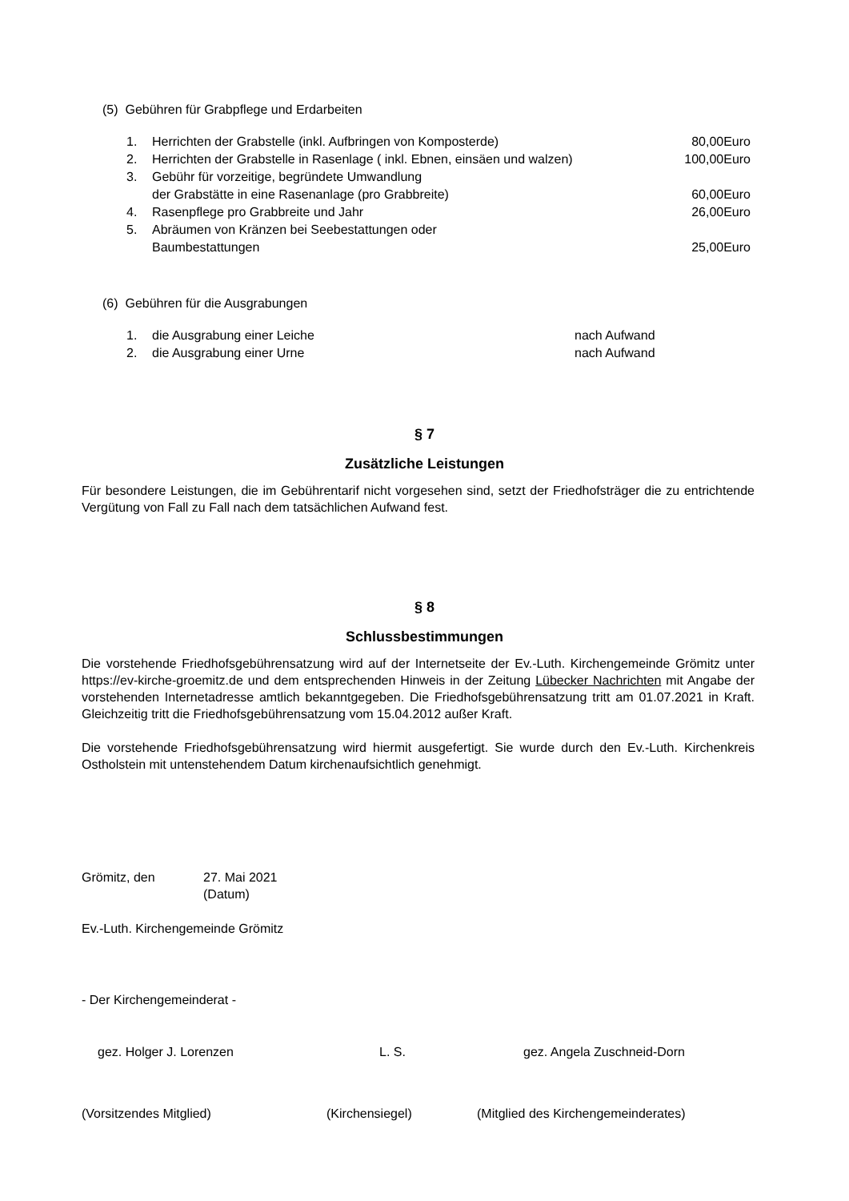(5) Gebühren für Grabpflege und Erdarbeiten
1. Herrichten der Grabstelle (inkl. Aufbringen von Komposterde) 80,00Euro
2. Herrichten der Grabstelle in Rasenlage ( inkl. Ebnen, einsäen und walzen) 100,00Euro
3. Gebühr für vorzeitige, begründete Umwandlung
der Grabstätte in eine Rasenanlage (pro Grabbreite)
60,00Euro
4. Rasenpflege pro Grabbreite und Jahr 26,00Euro
5. Abräumen von Kränzen bei Seebestattungen oder
Baumbestattungen
25,00Euro
(6) Gebühren für die Ausgrabungen
1. die Ausgrabung einer Leiche nach Aufwand
2. die Ausgrabung einer Urne nach Aufwand
§ 7
Zusätzliche Leistungen
Für besondere Leistungen, die im Gebührentarif nicht vorgesehen sind, setzt der Friedhofsträger die zu entrichtende Vergütung von Fall zu Fall nach dem tatsächlichen Aufwand fest.
§ 8
Schlussbestimmungen
Die vorstehende Friedhofsgebührensatzung wird auf der Internetseite der Ev.-Luth. Kirchengemeinde Grömitz unter https://ev-kirche-groemitz.de und dem entsprechenden Hinweis in der Zeitung Lübecker Nachrichten mit Angabe der vorstehenden Internetadresse amtlich bekanntgegeben. Die Friedhofsgebührensatzung tritt am 01.07.2021 in Kraft. Gleichzeitig tritt die Friedhofsgebührensatzung vom 15.04.2012 außer Kraft.
Die vorstehende Friedhofsgebührensatzung wird hiermit ausgefertigt. Sie wurde durch den Ev.-Luth. Kirchenkreis Ostholstein mit untenstehendem Datum kirchenaufsichtlich genehmigt.
Grömitz, den 27. Mai 2021
(Datum)
Ev.-Luth. Kirchengemeinde Grömitz
- Der Kirchengemeinderat -
gez. Holger J. Lorenzen L. S. gez. Angela Zuschneid-Dorn
(Vorsitzendes Mitglied) (Kirchensiegel) (Mitglied des Kirchengemeinderates)